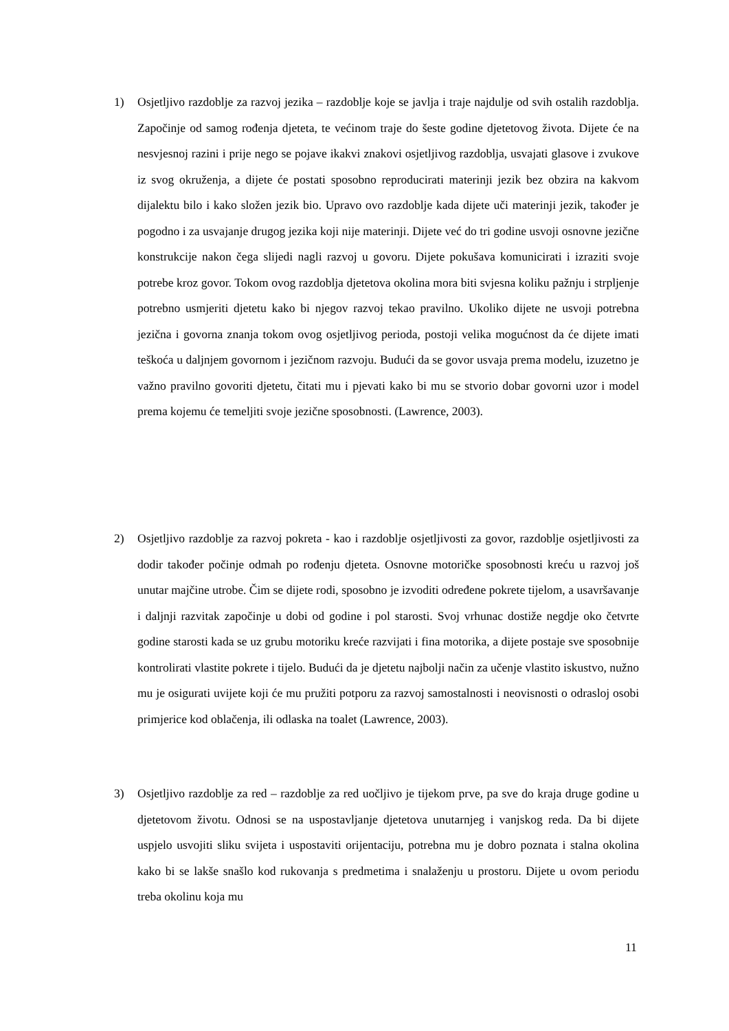1) Osjetljivo razdoblje za razvoj jezika – razdoblje koje se javlja i traje najdulje od svih ostalih razdoblja. Započinje od samog rođenja djeteta, te većinom traje do šeste godine djetetovog života. Dijete će na nesvjesnoj razini i prije nego se pojave ikakvi znakovi osjetljivog razdoblja, usvajati glasove i zvukove iz svog okruženja, a dijete će postati sposobno reproducirati materinji jezik bez obzira na kakvom dijalektu bilo i kako složen jezik bio. Upravo ovo razdoblje kada dijete uči materinji jezik, također je pogodno i za usvajanje drugog jezika koji nije materinji. Dijete već do tri godine usvoji osnovne jezične konstrukcije nakon čega slijedi nagli razvoj u govoru. Dijete pokušava komunicirati i izraziti svoje potrebe kroz govor. Tokom ovog razdoblja djetetova okolina mora biti svjesna koliku pažnju i strpljenje potrebno usmjeriti djetetu kako bi njegov razvoj tekao pravilno. Ukoliko dijete ne usvoji potrebna jezična i govorna znanja tokom ovog osjetljivog perioda, postoji velika mogućnost da će dijete imati teškoća u daljnjem govornom i jezičnom razvoju. Budući da se govor usvaja prema modelu, izuzetno je važno pravilno govoriti djetetu, čitati mu i pjevati kako bi mu se stvorio dobar govorni uzor i model prema kojemu će temeljiti svoje jezične sposobnosti. (Lawrence, 2003).
2) Osjetljivo razdoblje za razvoj pokreta - kao i razdoblje osjetljivosti za govor, razdoblje osjetljivosti za dodir također počinje odmah po rođenju djeteta. Osnovne motoričke sposobnosti kreću u razvoj još unutar majčine utrobe. Čim se dijete rodi, sposobno je izvoditi određene pokrete tijelom, a usavršavanje i daljnji razvitak započinje u dobi od godine i pol starosti. Svoj vrhunac dostiže negdje oko četvrte godine starosti kada se uz grubu motoriku kreće razvijati i fina motorika, a dijete postaje sve sposobnije kontrolirati vlastite pokrete i tijelo. Budući da je djetetu najbolji način za učenje vlastito iskustvo, nužno mu je osigurati uvijete koji će mu pružiti potporu za razvoj samostalnosti i neovisnosti o odrasloj osobi primjerice kod oblačenja, ili odlaska na toalet (Lawrence, 2003).
3) Osjetljivo razdoblje za red – razdoblje za red uočljivo je tijekom prve, pa sve do kraja druge godine u djetetovom životu. Odnosi se na uspostavljanje djetetova unutarnjeg i vanjskog reda. Da bi dijete uspjelo usvojiti sliku svijeta i uspostaviti orijentaciju, potrebna mu je dobro poznata i stalna okolina kako bi se lakše snašlo kod rukovanja s predmetima i snalaženju u prostoru. Dijete u ovom periodu treba okolinu koja mu
11